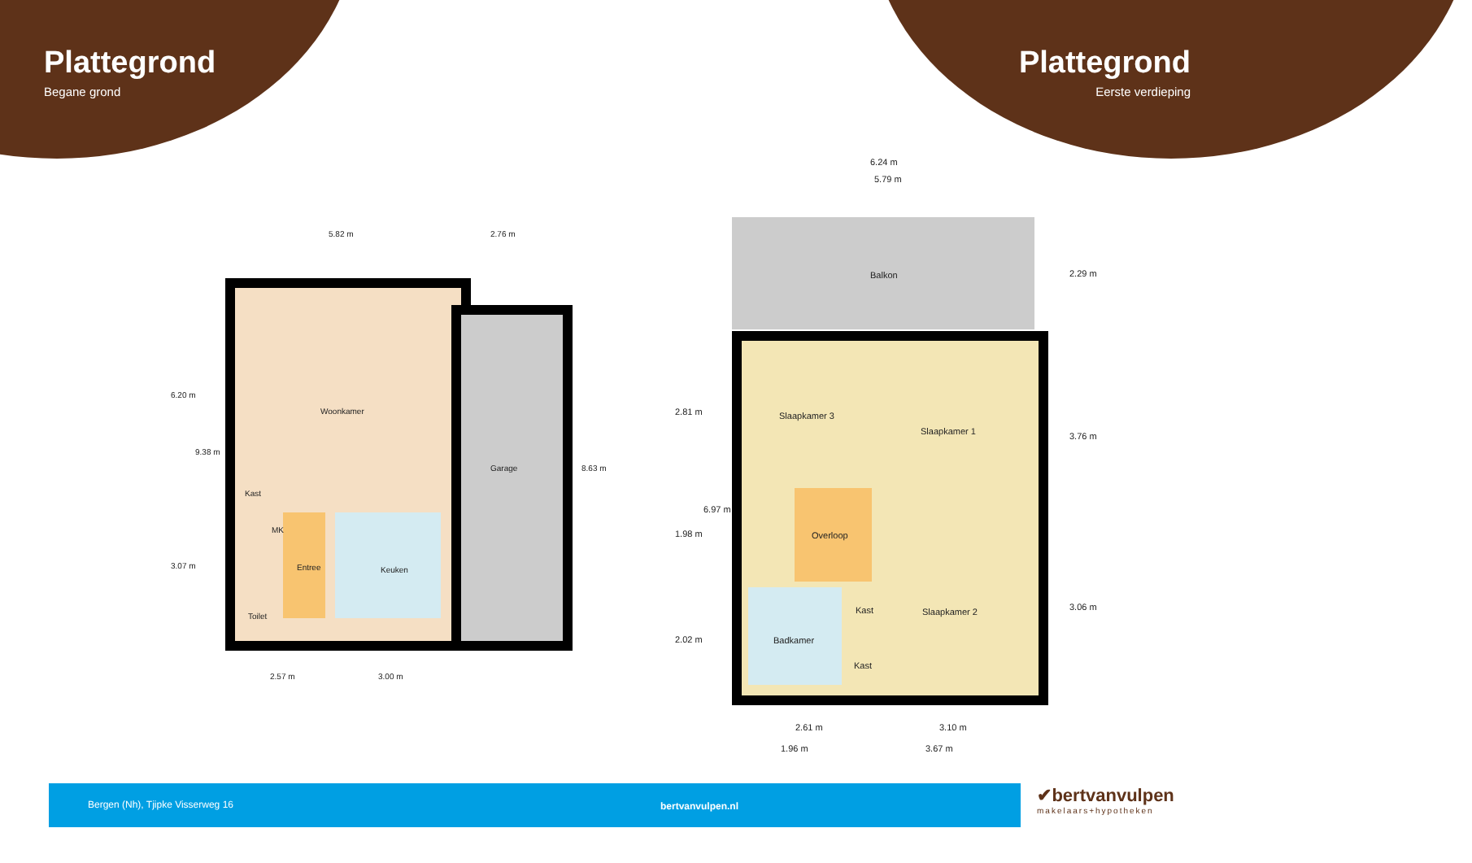Plattegrond
Begane grond
Plattegrond
Eerste verdieping
5.82 m 2.76 m
Woonkamer
Garage
Kast
MK
Entree Keuken
Toilet
6.20 m
9.38 m
3.07 m
8.63 m
2.57 m 3.00 m
6.24 m
5.79 m
Balkon
Slaapkamer 3
Slaapkamer 1
Overloop
Kast Slaapkamer 2
Badkamer
Kast
2.81 m
1.98 m
2.02 m
6.97 m
2.29 m
3.76 m
3.06 m
2.61 m 3.10 m
1.96 m 3.67 m
Bergen (Nh), Tjipke Visserweg 16 bertvanvulpen.nl
✔bertvanvulpen
makelaars+hypotheken